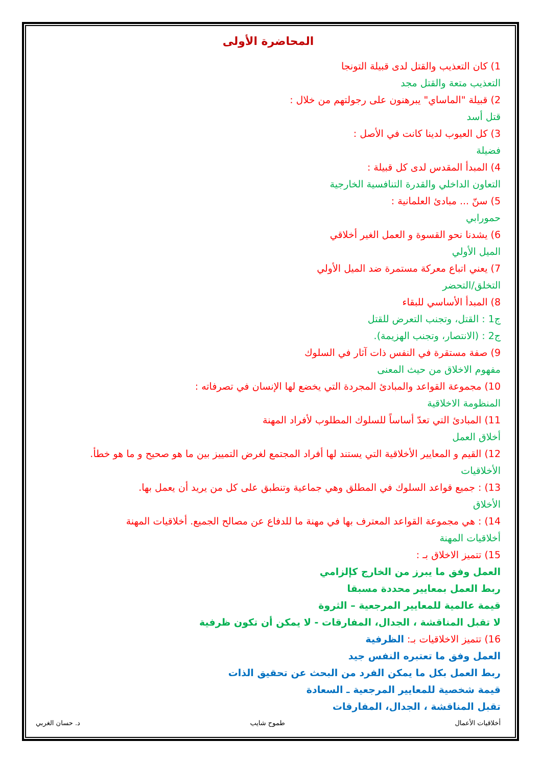المحاضرة الأولى
1) كان التعذيب والقتل لدى قبيلة التونجا
التعذيب متعة والقتل مجد
2) قبيلة "الماساي" يبرهنون على رجولتهم من خلال :
قتل أسد
3) كل العيوب لدينا كانت في الأصل :
فضيلة
4) المبدأ المقدس لدى كل قبيلة :
التعاون الداخلي والقدرة التنافسية الخارجية
5) سنّ ... مبادئ العلمانية :
حمورابي
6) يشدنا نحو القسوة و العمل الغير أخلاقي
الميل الأولي
7) يعني اتباع معركة مستمرة ضد الميل الأولي
التخلق/التحضر
8) المبدأ الأساسي للبقاء
ج1 : القتل، وتجنب التعرض للقتل
ج2 : (الانتصار، وتجنب الهزيمة).
9) صفة مستقرة في النفس ذات آثار في السلوك
مفهوم الاخلاق من حيث المعنى
10) مجموعة القواعد والمبادئ المجردة التي يخضع لها الإنسان في تصرفاته :
المنظومة الاخلاقية
11) المبادئ التي تعدّ أساساً للسلوك المطلوب لأفراد المهنة
أخلاق العمل
12) القيم و المعايير الأخلاقية التي يستند لها أفراد المجتمع لغرض التمييز بين ما هو صحيح و ما هو خطأ.
الأخلاقيات
13) : جميع قواعد السلوك في المطلق وهي جماعية وتنطبق على كل من يريد أن يعمل بها.
الأخلاق
14) : هي مجموعة القواعد المعترف بها في مهنة ما للدفاع عن مصالح الجميع. أخلاقيات المهنة
أخلاقيات المهنة
15) تتميز الاخلاق بـ :
العمل وفق ما يبرز من الخارج كإلزامي
ربط العمل بمعايير محددة مسبقا
قيمة عالمية للمعايير المرجعية – الثروة
لا تقبل المناقشة ، الجدال، المفارقات - لا يمكن أن تكون ظرفية
16) تتميز الاخلاقيات بـ: الظرفية
العمل وفق ما تعتبره النفس جيد
ربط العمل بكل ما يمكن الفرد من البحث عن تحقيق الذات
قيمة شخصية للمعايير المرجعية ـ السعادة
تقبل المناقشة ، الجدال، المفارقات
أخلاقيات الأعمال طموح شايب د. حسان الغربي